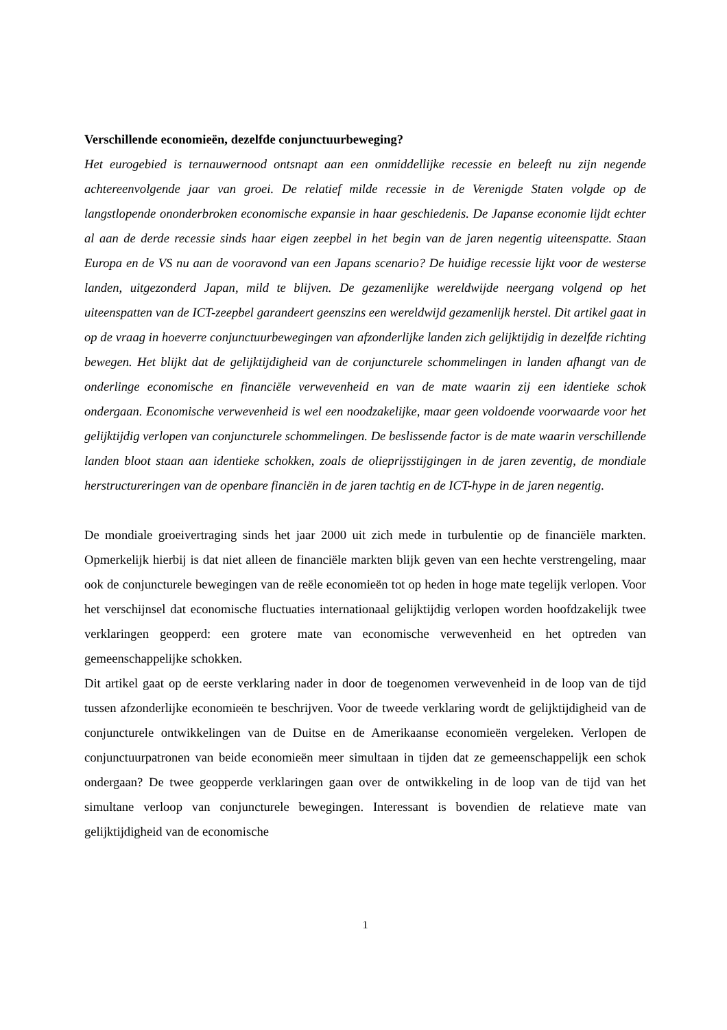Verschillende economieën, dezelfde conjunctuurbeweging?
Het eurogebied is ternauwernood ontsnapt aan een onmiddellijke recessie en beleeft nu zijn negende achtereenvolgende jaar van groei. De relatief milde recessie in de Verenigde Staten volgde op de langstlopende ononderbroken economische expansie in haar geschiedenis. De Japanse economie lijdt echter al aan de derde recessie sinds haar eigen zeepbel in het begin van de jaren negentig uiteenspatte. Staan Europa en de VS nu aan de vooravond van een Japans scenario? De huidige recessie lijkt voor de westerse landen, uitgezonderd Japan, mild te blijven. De gezamenlijke wereldwijde neergang volgend op het uiteenspatten van de ICT-zeepbel garandeert geenszins een wereldwijd gezamenlijk herstel. Dit artikel gaat in op de vraag in hoeverre conjunctuurbewegingen van afzonderlijke landen zich gelijktijdig in dezelfde richting bewegen. Het blijkt dat de gelijktijdigheid van de conjuncturele schommelingen in landen afhangt van de onderlinge economische en financiële verwevenheid en van de mate waarin zij een identieke schok ondergaan. Economische verwevenheid is wel een noodzakelijke, maar geen voldoende voorwaarde voor het gelijktijdig verlopen van conjuncturele schommelingen. De beslissende factor is de mate waarin verschillende landen bloot staan aan identieke schokken, zoals de olieprijsstijgingen in de jaren zeventig, de mondiale herstructureringen van de openbare financiën in de jaren tachtig en de ICT-hype in de jaren negentig.
De mondiale groeivertraging sinds het jaar 2000 uit zich mede in turbulentie op de financiële markten. Opmerkelijk hierbij is dat niet alleen de financiële markten blijk geven van een hechte verstrengeling, maar ook de conjuncturele bewegingen van de reële economieën tot op heden in hoge mate tegelijk verlopen. Voor het verschijnsel dat economische fluctuaties internationaal gelijktijdig verlopen worden hoofdzakelijk twee verklaringen geopperd: een grotere mate van economische verwevenheid en het optreden van gemeenschappelijke schokken.
Dit artikel gaat op de eerste verklaring nader in door de toegenomen verwevenheid in de loop van de tijd tussen afzonderlijke economieën te beschrijven. Voor de tweede verklaring wordt de gelijktijdigheid van de conjuncturele ontwikkelingen van de Duitse en de Amerikaanse economieën vergeleken. Verlopen de conjunctuurpatronen van beide economieën meer simultaan in tijden dat ze gemeenschappelijk een schok ondergaan? De twee geopperde verklaringen gaan over de ontwikkeling in de loop van de tijd van het simultane verloop van conjuncturele bewegingen. Interessant is bovendien de relatieve mate van gelijktijdigheid van de economische
1